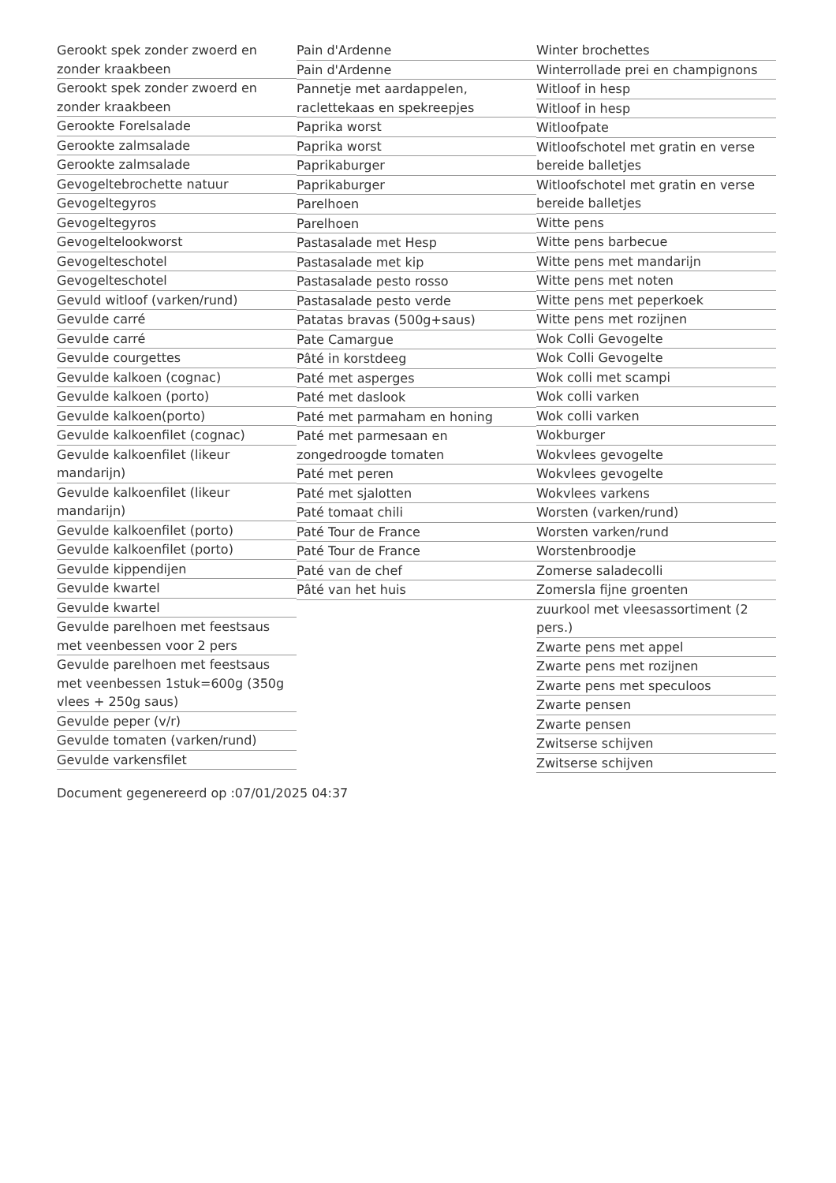Gerookt spek zonder zwoerd en zonder kraakbeen
Gerookt spek zonder zwoerd en zonder kraakbeen
Gerookte Forelsalade
Gerookte zalmsalade
Gerookte zalmsalade
Gevogeltebrochette natuur
Gevogeltegyros
Gevogeltegyros
Gevogeltelookworst
Gevogelteschotel
Gevogelteschotel
Gevuld witloof (varken/rund)
Gevulde carré
Gevulde carré
Gevulde courgettes
Gevulde kalkoen (cognac)
Gevulde kalkoen (porto)
Gevulde kalkoen(porto)
Gevulde kalkoenfilet (cognac)
Gevulde kalkoenfilet (likeur mandarijn)
Gevulde kalkoenfilet (likeur mandarijn)
Gevulde kalkoenfilet (porto)
Gevulde kalkoenfilet (porto)
Gevulde kippendijen
Gevulde kwartel
Gevulde kwartel
Gevulde parelhoen met feestsaus met veenbessen voor 2 pers
Gevulde parelhoen met feestsaus met veenbessen 1stuk=600g (350g vlees + 250g saus)
Gevulde peper (v/r)
Gevulde tomaten (varken/rund)
Gevulde varkensfilet
Pain d'Ardenne
Pain d'Ardenne
Pannetje met aardappelen, raclettekaas en spekreepjes
Paprika worst
Paprika worst
Paprikaburger
Paprikaburger
Parelhoen
Parelhoen
Pastasalade met Hesp
Pastasalade met kip
Pastasalade pesto rosso
Pastasalade pesto verde
Patatas bravas (500g+saus)
Pate Camargue
Pâté in korstdeeg
Paté met asperges
Paté met daslook
Paté met parmaham en honing
Paté met parmesaan en zongedroogde tomaten
Paté met peren
Paté met sjalotten
Paté tomaat chili
Paté Tour de France
Paté Tour de France
Paté van de chef
Pâté van het huis
Winter brochettes
Winterrollade prei en champignons
Witloof in hesp
Witloof in hesp
Witloofpate
Witloofschotel met gratin en verse bereide balletjes
Witloofschotel met gratin en verse bereide balletjes
Witte pens
Witte pens barbecue
Witte pens met mandarijn
Witte pens met noten
Witte pens met peperkoek
Witte pens met rozijnen
Wok Colli Gevogelte
Wok Colli Gevogelte
Wok colli met scampi
Wok colli varken
Wok colli varken
Wokburger
Wokvlees gevogelte
Wokvlees gevogelte
Wokvlees varkens
Worsten (varken/rund)
Worsten varken/rund
Worstenbroodje
Zomerse saladecolli
Zomersla fijne groenten
zuurkool met vleesassortiment (2 pers.)
Zwarte pens met appel
Zwarte pens met rozijnen
Zwarte pens met speculoos
Zwarte pensen
Zwarte pensen
Zwitserse schijven
Zwitserse schijven
Document gegenereerd op :07/01/2025 04:37